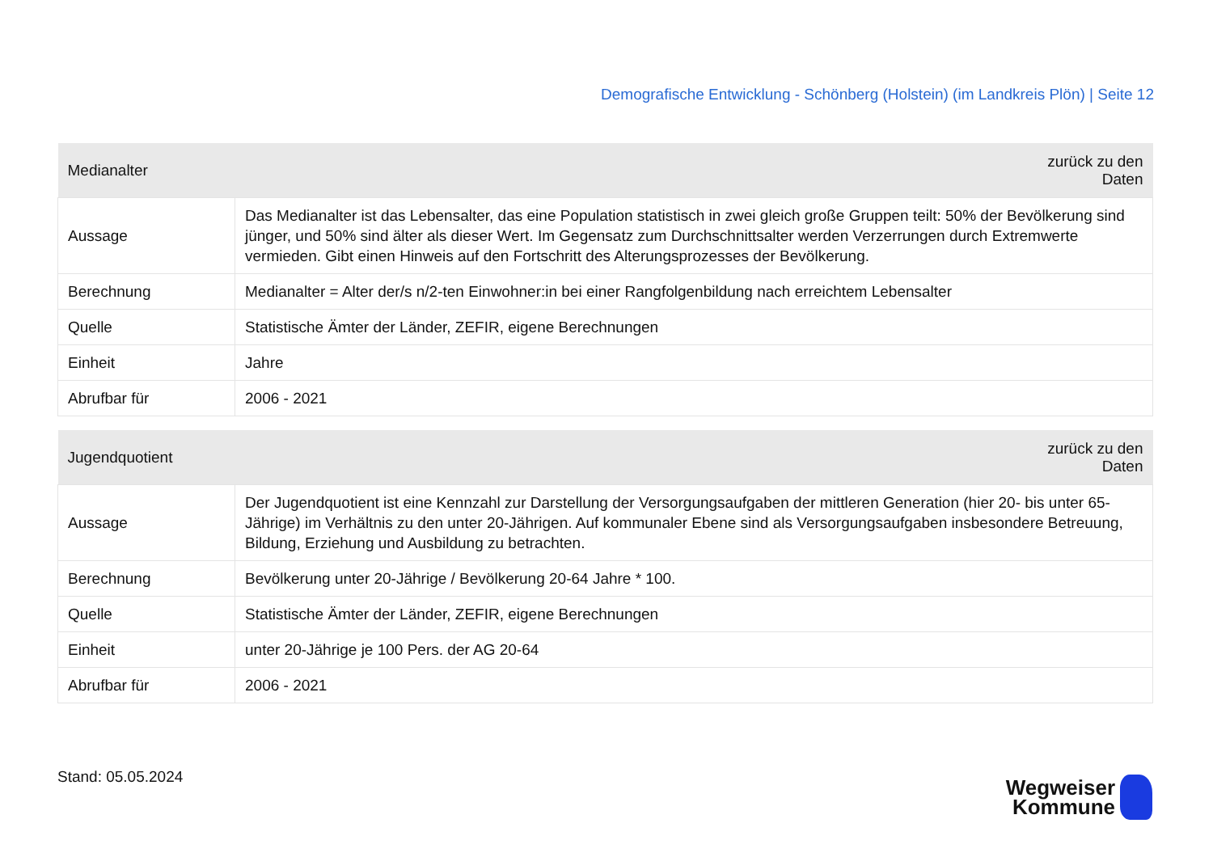Demografische Entwicklung - Schönberg (Holstein) (im Landkreis Plön) | Seite 12
| Medianalter | zurück zu den Daten |
| --- | --- |
| Aussage | Das Medianalter ist das Lebensalter, das eine Population statistisch in zwei gleich große Gruppen teilt: 50% der Bevölkerung sind jünger, und 50% sind älter als dieser Wert. Im Gegensatz zum Durchschnittsalter werden Verzerrungen durch Extremwerte vermieden. Gibt einen Hinweis auf den Fortschritt des Alterungsprozesses der Bevölkerung. |
| Berechnung | Medianalter = Alter der/s n/2-ten Einwohner:in bei einer Rangfolgenbildung nach erreichtem Lebensalter |
| Quelle | Statistische Ämter der Länder, ZEFIR, eigene Berechnungen |
| Einheit | Jahre |
| Abrufbar für | 2006 - 2021 |
| Jugendquotient | zurück zu den Daten |
| --- | --- |
| Aussage | Der Jugendquotient ist eine Kennzahl zur Darstellung der Versorgungsaufgaben der mittleren Generation (hier 20- bis unter 65-Jährige) im Verhältnis zu den unter 20-Jährigen. Auf kommunaler Ebene sind als Versorgungsaufgaben insbesondere Betreuung, Bildung, Erziehung und Ausbildung zu betrachten. |
| Berechnung | Bevölkerung unter 20-Jährige / Bevölkerung 20-64 Jahre * 100. |
| Quelle | Statistische Ämter der Länder, ZEFIR, eigene Berechnungen |
| Einheit | unter 20-Jährige je 100 Pers. der AG 20-64 |
| Abrufbar für | 2006 - 2021 |
Stand: 05.05.2024
Wegweiser
Kommune